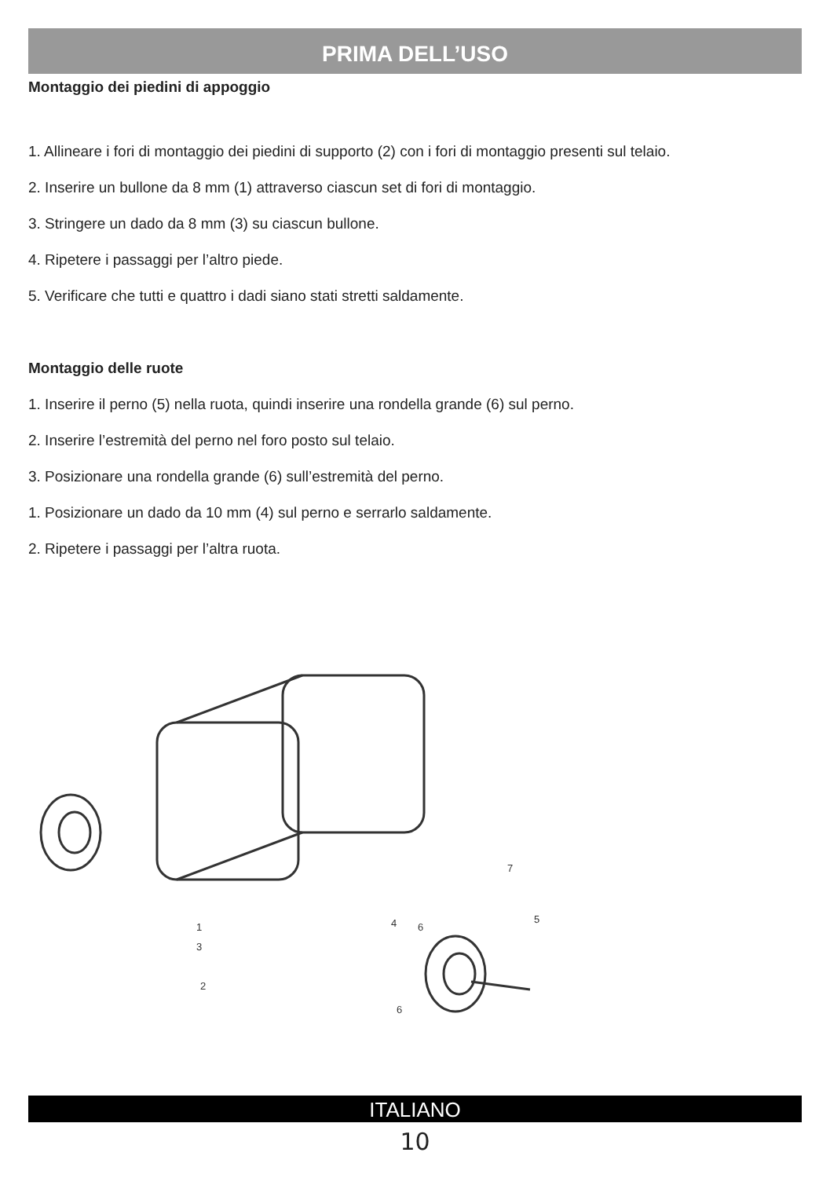PRIMA DELL’USO
Montaggio dei piedini di appoggio
1. Allineare i fori di montaggio dei piedini di supporto (2) con i fori di montaggio presenti sul telaio.
2. Inserire un bullone da 8 mm (1) attraverso ciascun set di fori di montaggio.
3. Stringere un dado da 8 mm (3) su ciascun bullone.
4. Ripetere i passaggi per l’altro piede.
5. Verificare che tutti e quattro i dadi siano stati stretti saldamente.
Montaggio delle ruote
1. Inserire il perno (5) nella ruota, quindi inserire una rondella grande (6) sul perno.
2. Inserire l’estremità del perno nel foro posto sul telaio.
3. Posizionare una rondella grande (6) sull’estremità del perno.
1. Posizionare un dado da 10 mm (4) sul perno e serrarlo saldamente.
2. Ripetere i passaggi per l’altra ruota.
1
3
2
4
6
6
5
7
ITALIANO
10